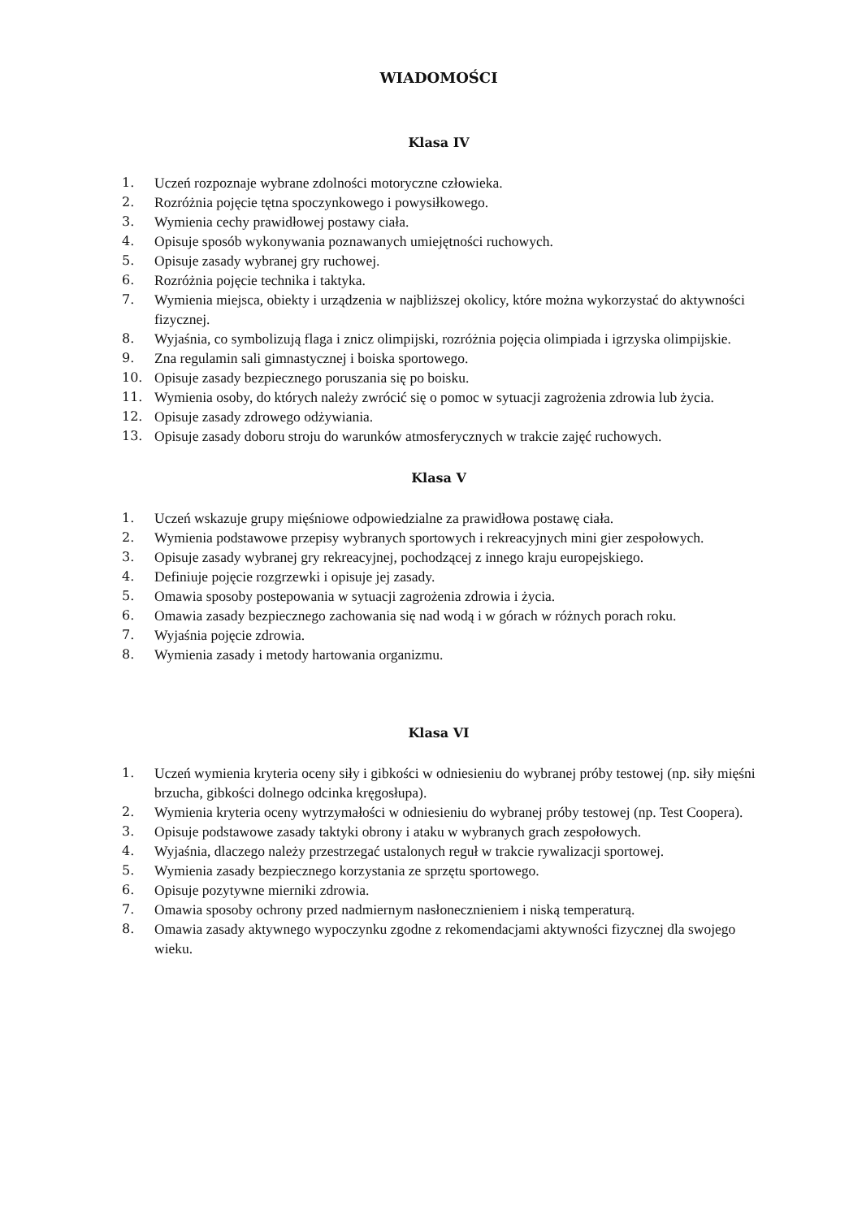WIADOMOŚCI
Klasa IV
1. Uczeń rozpoznaje wybrane zdolności motoryczne człowieka.
2. Rozróżnia pojęcie tętna spoczynkowego i powysiłkowego.
3. Wymienia cechy prawidłowej postawy ciała.
4. Opisuje sposób wykonywania poznawanych umiejętności ruchowych.
5. Opisuje zasady wybranej gry ruchowej.
6. Rozróżnia pojęcie technika i taktyka.
7. Wymienia miejsca, obiekty i urządzenia w najbliższej okolicy, które można wykorzystać do aktywności fizycznej.
8. Wyjaśnia, co symbolizują flaga i znicz olimpijski, rozróżnia pojęcia olimpiada i igrzyska olimpijskie.
9. Zna regulamin sali gimnastycznej i boiska sportowego.
10. Opisuje zasady bezpiecznego poruszania się po boisku.
11. Wymienia osoby, do których należy zwrócić się o pomoc w sytuacji zagrożenia zdrowia lub życia.
12. Opisuje zasady zdrowego odżywiania.
13. Opisuje zasady doboru stroju do warunków atmosferycznych w trakcie zajęć ruchowych.
Klasa V
1. Uczeń wskazuje grupy mięśniowe odpowiedzialne za prawidłowa postawę ciała.
2. Wymienia podstawowe przepisy wybranych sportowych i rekreacyjnych mini gier zespołowych.
3. Opisuje zasady wybranej gry rekreacyjnej, pochodzącej z innego kraju europejskiego.
4. Definiuje pojęcie rozgrzewki i opisuje jej zasady.
5. Omawia sposoby postepowania w sytuacji zagrożenia zdrowia i życia.
6. Omawia zasady bezpiecznego zachowania się nad wodą i w górach w różnych porach roku.
7. Wyjaśnia pojęcie zdrowia.
8. Wymienia zasady i metody hartowania organizmu.
Klasa VI
1. Uczeń wymienia kryteria oceny siły i gibkości w odniesieniu do wybranej próby testowej (np. siły mięśni brzucha, gibkości dolnego odcinka kręgosłupa).
2. Wymienia kryteria oceny wytrzymałości w odniesieniu do wybranej próby testowej (np. Test Coopera).
3. Opisuje podstawowe zasady taktyki obrony i ataku w wybranych grach zespołowych.
4. Wyjaśnia, dlaczego należy przestrzegać ustalonych reguł w trakcie rywalizacji sportowej.
5. Wymienia zasady bezpiecznego korzystania ze sprzętu sportowego.
6. Opisuje pozytywne mierniki zdrowia.
7. Omawia sposoby ochrony przed nadmiernym nasłonecznieniem i niską temperaturą.
8. Omawia zasady aktywnego wypoczynku zgodne z rekomendacjami aktywności fizycznej dla swojego wieku.